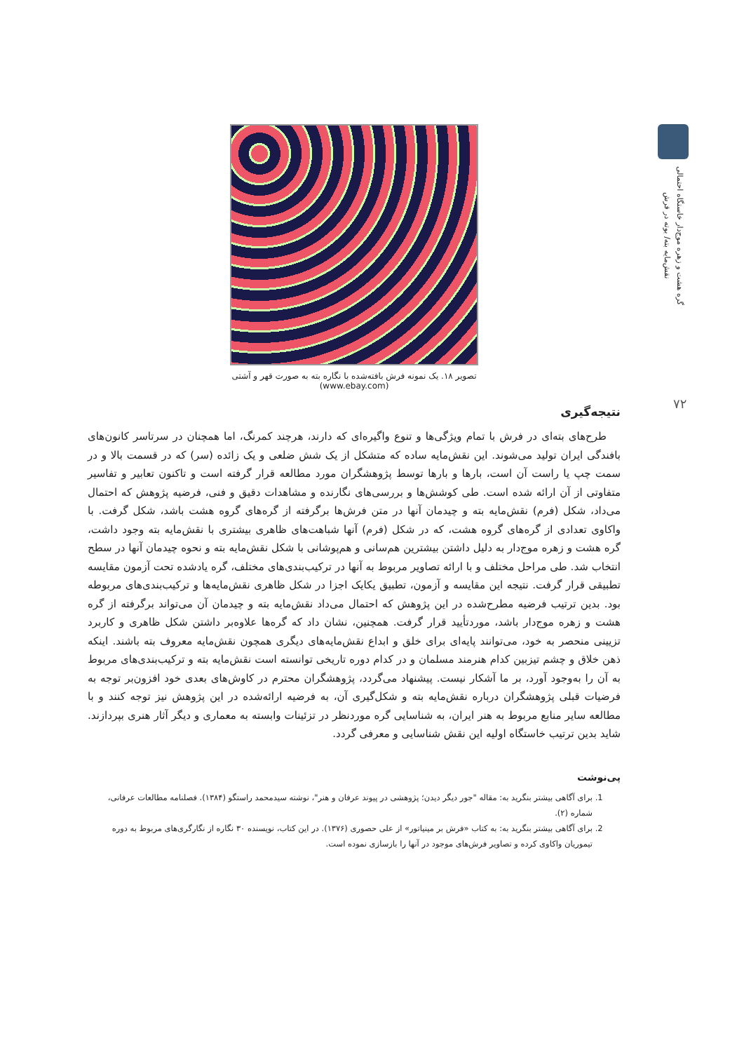گره هشت و زهره موج‌دار خاستگاه احتمالی
نقش‌مایه بته/ بوته در فرش
۷۲
تصویر ۱۸. یک نمونه فرش بافته‌شده با نگاره بته به صورت قهر و آشتی
(www.ebay.com)
نتیجه‌گیری
طرح‌های بته‌ای در فرش با تمام ویژگی‌ها و تنوع واگیره‌ای که دارند، هرچند کمرنگ، اما همچنان در سرتاسر کانون‌های بافندگی ایران تولید می‌شوند. این نقش‌مایه ساده که متشکل از یک شش ضلعی و یک زائده (سر) که در قسمت بالا و در سمت چپ یا راست آن است، بارها و بارها توسط پژوهشگران مورد مطالعه قرار گرفته است و تاکنون تعابیر و تفاسیر متفاوتی از آن ارائه شده است. طی کوشش‌ها و بررسی‌های نگارنده و مشاهدات دقیق و فنی، فرضیه پژوهش که احتمال می‌داد، شکل (فرم) نقش‌مایه بته و چیدمان آنها در متن فرش‌ها برگرفته از گره‌های گروه هشت باشد، شکل گرفت. با واکاوی تعدادی از گره‌های گروه هشت، که در شکل (فرم) آنها شباهت‌های ظاهری بیشتری با نقش‌مایه بته وجود داشت، گره هشت و زهره موج‌دار به دلیل داشتن بیشترین هم‌سانی و هم‌پوشانی با شکل نقش‌مایه بته و نحوه چیدمان آنها در سطح انتخاب شد. طی مراحل مختلف و با ارائه تصاویر مربوط به آنها در ترکیب‌بندی‌های مختلف، گره یادشده تحت آزمون مقایسه تطبیقی قرار گرفت. نتیجه این مقایسه و آزمون، تطبیق یکایک اجزا در شکل ظاهری نقش‌مایه‌ها و ترکیب‌بندی‌های مربوطه بود. بدین ترتیب فرضیه مطرح‌شده در این پژوهش که احتمال می‌داد نقش‌مایه بته و چیدمان آن می‌تواند برگرفته از گره هشت و زهره موج‌دار باشد، موردتأیید قرار گرفت. همچنین، نشان داد که گره‌ها علاوه‌بر داشتن شکل ظاهری و کاربرد تزیینی منحصر به خود، می‌توانند پایه‌ای برای خلق و ابداع نقش‌مایه‌های دیگری همچون نقش‌مایه معروف بته باشند. اینکه ذهن خلاق و چشم تیزبین کدام هنرمند مسلمان و در کدام دوره تاریخی توانسته است نقش‌مایه بته و ترکیب‌بندی‌های مربوط به آن را به‌وجود آورد، بر ما آشکار نیست. پیشنهاد می‌گردد، پژوهشگران محترم در کاوش‌های بعدی خود افزون‌بر توجه به فرضیات قبلی پژوهشگران درباره نقش‌مایه بته و شکل‌گیری آن، به فرضیه ارائه‌شده در این پژوهش نیز توجه کنند و با مطالعه سایر منابع مربوط به هنر ایران، به شناسایی گره موردنظر در تزئینات وابسته به معماری و دیگر آثار هنری بپردازند. شاید بدین ترتیب خاستگاه اولیه این نقش شناسایی و معرفی گردد.
پی‌نوشت
1. برای آگاهی بیشتر بنگرید به: مقاله "جور دیگر دیدن؛ پژوهشی در پیوند عرفان و هنر"، نوشته سیدمحمد راستگو (۱۳۸۴). فصلنامه مطالعات عرفانی، شماره (۲).
2. برای آگاهی بیشتر بنگرید به: به کتاب «فرش بر مینیاتور» از علی حصوری (۱۳۷۶). در این کتاب، نویسنده ۳۰ نگاره از نگارگری‌های مربوط به دوره تیموریان واکاوی کرده و تصاویر فرش‌های موجود در آنها را بازسازی نموده است.